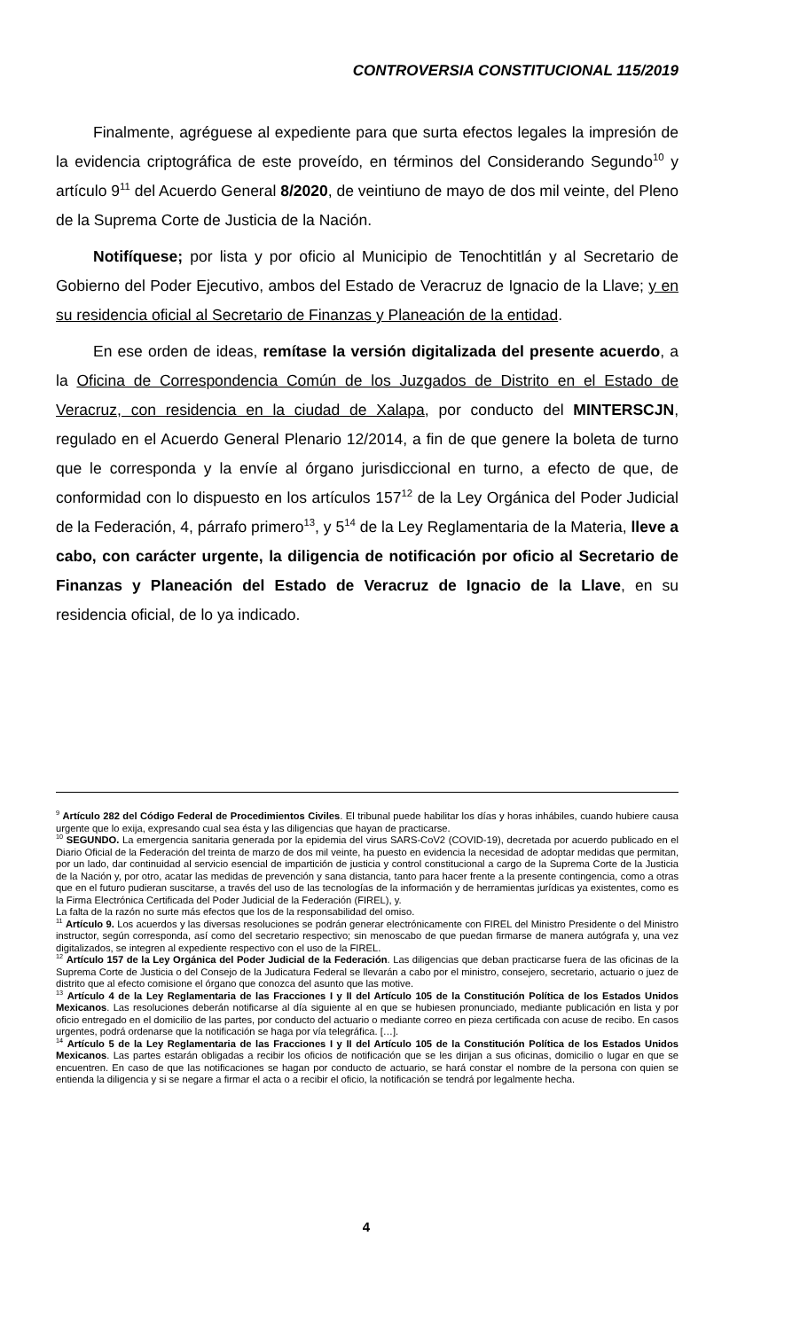CONTROVERSIA CONSTITUCIONAL 115/2019
Finalmente, agréguese al expediente para que surta efectos legales la impresión de la evidencia criptográfica de este proveído, en términos del Considerando Segundo<sup>10</sup> y artículo 9<sup>11</sup> del Acuerdo General 8/2020, de veintiuno de mayo de dos mil veinte, del Pleno de la Suprema Corte de Justicia de la Nación.
Notifíquese; por lista y por oficio al Municipio de Tenochtitlán y al Secretario de Gobierno del Poder Ejecutivo, ambos del Estado de Veracruz de Ignacio de la Llave; y en su residencia oficial al Secretario de Finanzas y Planeación de la entidad.
En ese orden de ideas, remítase la versión digitalizada del presente acuerdo, a la Oficina de Correspondencia Común de los Juzgados de Distrito en el Estado de Veracruz, con residencia en la ciudad de Xalapa, por conducto del MINTERSCJN, regulado en el Acuerdo General Plenario 12/2014, a fin de que genere la boleta de turno que le corresponda y la envíe al órgano jurisdiccional en turno, a efecto de que, de conformidad con lo dispuesto en los artículos 157<sup>12</sup> de la Ley Orgánica del Poder Judicial de la Federación, 4, párrafo primero<sup>13</sup>, y 5<sup>14</sup> de la Ley Reglamentaria de la Materia, lleve a cabo, con carácter urgente, la diligencia de notificación por oficio al Secretario de Finanzas y Planeación del Estado de Veracruz de Ignacio de la Llave, en su residencia oficial, de lo ya indicado.
<sup>9</sup> Artículo 282 del Código Federal de Procedimientos Civiles. El tribunal puede habilitar los días y horas inhábiles, cuando hubiere causa urgente que lo exija, expresando cual sea ésta y las diligencias que hayan de practicarse.
<sup>10</sup> SEGUNDO. La emergencia sanitaria generada por la epidemia del virus SARS-CoV2 (COVID-19), decretada por acuerdo publicado en el Diario Oficial de la Federación del treinta de marzo de dos mil veinte, ha puesto en evidencia la necesidad de adoptar medidas que permitan, por un lado, dar continuidad al servicio esencial de impartición de justicia y control constitucional a cargo de la Suprema Corte de la Justicia de la Nación y, por otro, acatar las medidas de prevención y sana distancia, tanto para hacer frente a la presente contingencia, como a otras que en el futuro pudieran suscitarse, a través del uso de las tecnologías de la información y de herramientas jurídicas ya existentes, como es la Firma Electrónica Certificada del Poder Judicial de la Federación (FIREL), y.
La falta de la razón no surte más efectos que los de la responsabilidad del omiso.
<sup>11</sup> Artículo 9. Los acuerdos y las diversas resoluciones se podrán generar electrónicamente con FIREL del Ministro Presidente o del Ministro instructor, según corresponda, así como del secretario respectivo; sin menoscabo de que puedan firmarse de manera autógrafa y, una vez digitalizados, se integren al expediente respectivo con el uso de la FIREL.
<sup>12</sup> Artículo 157 de la Ley Orgánica del Poder Judicial de la Federación. Las diligencias que deban practicarse fuera de las oficinas de la Suprema Corte de Justicia o del Consejo de la Judicatura Federal se llevarán a cabo por el ministro, consejero, secretario, actuario o juez de distrito que al efecto comisione el órgano que conozca del asunto que las motive.
<sup>13</sup> Artículo 4 de la Ley Reglamentaria de las Fracciones I y II del Artículo 105 de la Constitución Política de los Estados Unidos Mexicanos. Las resoluciones deberán notificarse al día siguiente al en que se hubiesen pronunciado, mediante publicación en lista y por oficio entregado en el domicilio de las partes, por conducto del actuario o mediante correo en pieza certificada con acuse de recibo. En casos urgentes, podrá ordenarse que la notificación se haga por vía telegráfica. […].
<sup>14</sup> Artículo 5 de la Ley Reglamentaria de las Fracciones I y II del Artículo 105 de la Constitución Política de los Estados Unidos Mexicanos. Las partes estarán obligadas a recibir los oficios de notificación que se les dirijan a sus oficinas, domicilio o lugar en que se encuentren. En caso de que las notificaciones se hagan por conducto de actuario, se hará constar el nombre de la persona con quien se entienda la diligencia y si se negare a firmar el acta o a recibir el oficio, la notificación se tendrá por legalmente hecha.
4